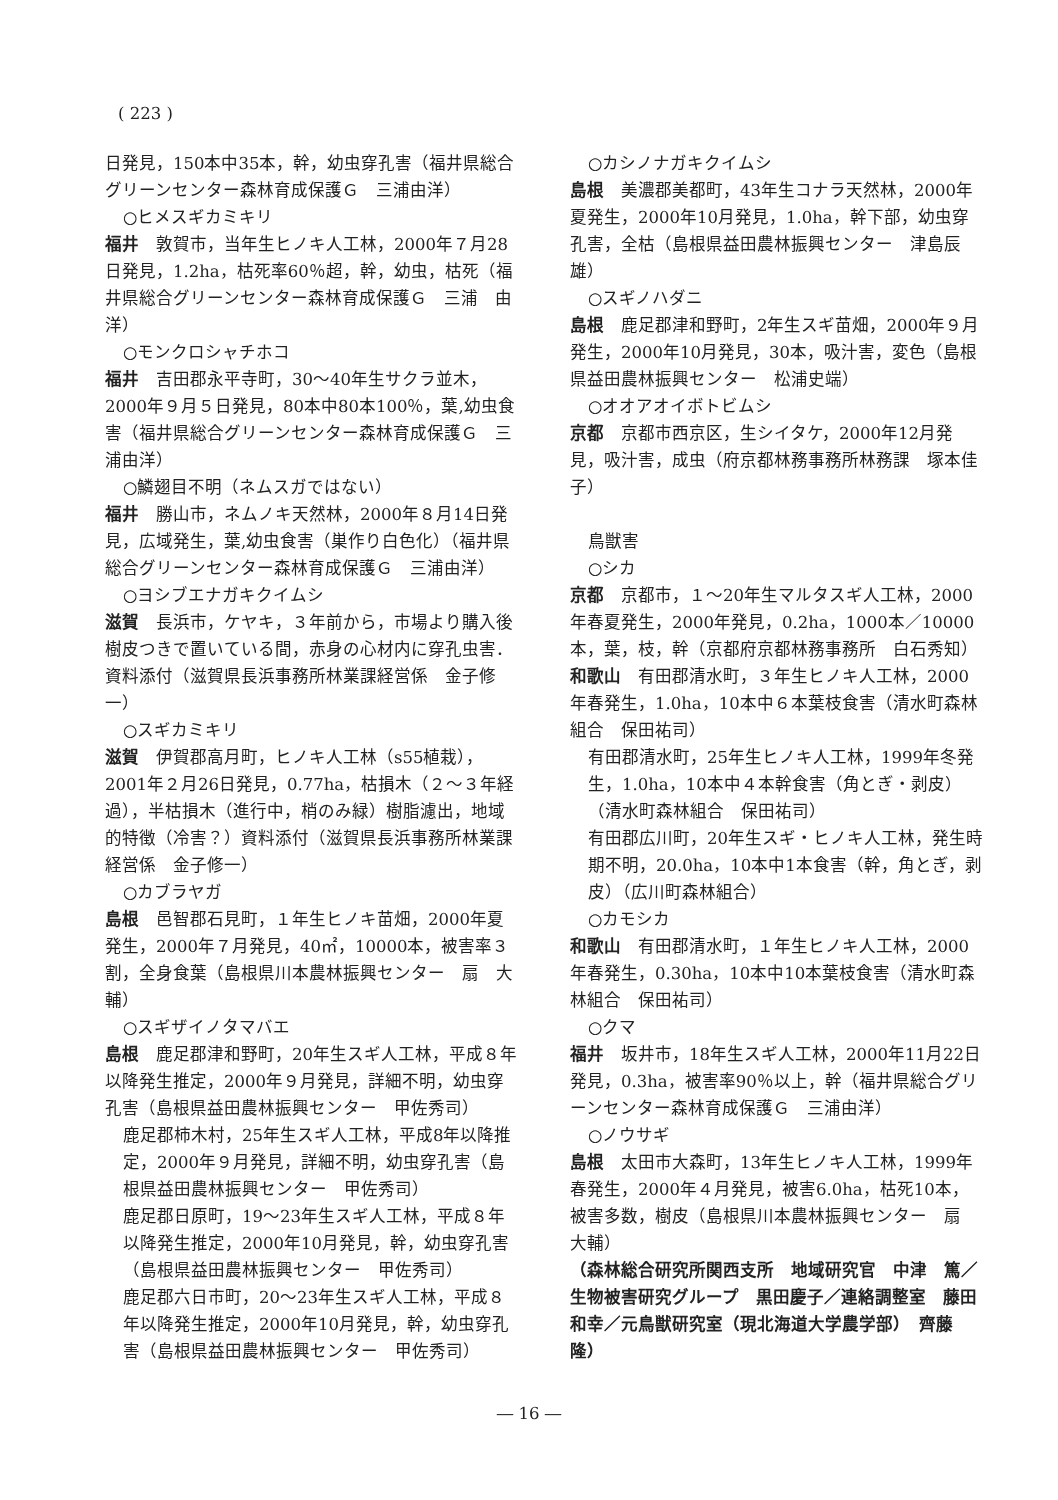( 223 )
日発見，150本中35本，幹，幼虫穿孔害（福井県総合グリーンセンター森林育成保護Ｇ　三浦由洋）
○ヒメスギカミキリ
福井　敦賀市，当年生ヒノキ人工林，2000年７月28日発見，1.2ha，枯死率60％超，幹，幼虫，枯死（福井県総合グリーンセンター森林育成保護Ｇ　三浦　由洋）
○モンクロシャチホコ
福井　吉田郡永平寺町，30～40年生サクラ並木，2000年９月５日発見，80本中80本100％，葉,幼虫食害（福井県総合グリーンセンター森林育成保護Ｇ　三浦由洋）
○鱗翅目不明（ネムスガではない）
福井　勝山市，ネムノキ天然林，2000年８月14日発見，広域発生，葉,幼虫食害（巣作り白色化）（福井県総合グリーンセンター森林育成保護Ｇ　三浦由洋）
○ヨシブエナガキクイムシ
滋賀　長浜市，ケヤキ，３年前から，市場より購入後樹皮つきで置いている間，赤身の心材内に穿孔虫害．資料添付（滋賀県長浜事務所林業課経営係　金子修一）
○スギカミキリ
滋賀　伊賀郡高月町，ヒノキ人工林（s55植栽），2001年２月26日発見，0.77ha，枯損木（２～３年経過），半枯損木（進行中，梢のみ緑）樹脂濾出，地域的特徴（冷害？）資料添付（滋賀県長浜事務所林業課経営係　金子修一）
○カブラヤガ
島根　邑智郡石見町，１年生ヒノキ苗畑，2000年夏発生，2000年７月発見，40㎡，10000本，被害率３割，全身食葉（島根県川本農林振興センター　扇　大輔）
○スギザイノタマバエ
島根　鹿足郡津和野町，20年生スギ人工林，平成８年以降発生推定，2000年９月発見，詳細不明，幼虫穿孔害（島根県益田農林振興センター　甲佐秀司）
鹿足郡柿木村，25年生スギ人工林，平成8年以降推定，2000年９月発見，詳細不明，幼虫穿孔害（島根県益田農林振興センター　甲佐秀司）
鹿足郡日原町，19～23年生スギ人工林，平成８年以降発生推定，2000年10月発見，幹，幼虫穿孔害（島根県益田農林振興センター　甲佐秀司）
鹿足郡六日市町，20～23年生スギ人工林，平成８年以降発生推定，2000年10月発見，幹，幼虫穿孔害（島根県益田農林振興センター　甲佐秀司）
○カシノナガキクイムシ
島根　美濃郡美都町，43年生コナラ天然林，2000年夏発生，2000年10月発見，1.0ha，幹下部，幼虫穿孔害，全枯（島根県益田農林振興センター　津島辰雄）
○スギノハダニ
島根　鹿足郡津和野町，2年生スギ苗畑，2000年９月発生，2000年10月発見，30本，吸汁害，変色（島根県益田農林振興センター　松浦史端）
○オオアオイボトビムシ
京都　京都市西京区，生シイタケ，2000年12月発見，吸汁害，成虫（府京都林務事務所林務課　塚本佳子）
鳥獣害
○シカ
京都　京都市，１～20年生マルタスギ人工林，2000年春夏発生，2000年発見，0.2ha，1000本／10000本，葉，枝，幹（京都府京都林務事務所　白石秀知）
和歌山　有田郡清水町，３年生ヒノキ人工林，2000年春発生，1.0ha，10本中６本葉枝食害（清水町森林組合　保田祐司）
有田郡清水町，25年生ヒノキ人工林，1999年冬発生，1.0ha，10本中４本幹食害（角とぎ・剥皮）（清水町森林組合　保田祐司）
有田郡広川町，20年生スギ・ヒノキ人工林，発生時期不明，20.0ha，10本中1本食害（幹，角とぎ，剥皮）（広川町森林組合）
○カモシカ
和歌山　有田郡清水町，１年生ヒノキ人工林，2000年春発生，0.30ha，10本中10本葉枝食害（清水町森林組合　保田祐司）
○クマ
福井　坂井市，18年生スギ人工林，2000年11月22日発見，0.3ha，被害率90％以上，幹（福井県総合グリーンセンター森林育成保護Ｇ　三浦由洋）
○ノウサギ
島根　太田市大森町，13年生ヒノキ人工林，1999年春発生，2000年４月発見，被害6.0ha，枯死10本，被害多数，樹皮（島根県川本農林振興センター　扇　大輔）
（森林総合研究所関西支所　地域研究官　中津　篤／生物被害研究グループ　黒田慶子／連絡調整室　藤田和幸／元鳥獣研究室（現北海道大学農学部）　齊藤　隆）
― 16 ―